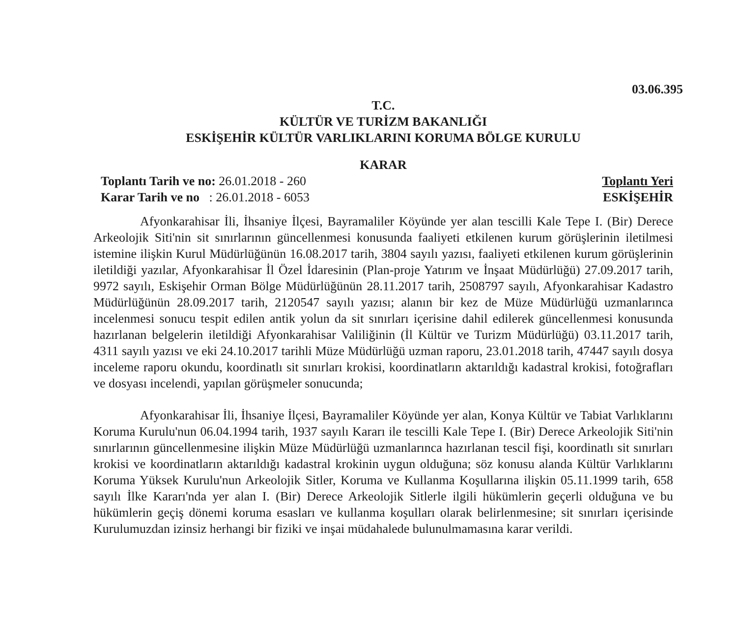03.06.395
T.C.
KÜLTÜR VE TURİZM BAKANLIĞI
ESKİŞEHİR KÜLTÜR VARLIKLARINI KORUMA BÖLGE KURULU
KARAR
Toplantı Tarih ve no: 26.01.2018 - 260
Karar Tarih ve no : 26.01.2018 - 6053
Toplantı Yeri
ESKİŞEHİR
Afyonkarahisar İli, İhsaniye İlçesi, Bayramaliler Köyünde yer alan tescilli Kale Tepe I. (Bir) Derece Arkeolojik Siti'nin sit sınırlarının güncellenmesi konusunda faaliyeti etkilenen kurum görüşlerinin iletilmesi istemine ilişkin Kurul Müdürlüğünün 16.08.2017 tarih, 3804 sayılı yazısı, faaliyeti etkilenen kurum görüşlerinin iletildiği yazılar, Afyonkarahisar İl Özel İdaresinin (Plan-proje Yatırım ve İnşaat Müdürlüğü) 27.09.2017 tarih, 9972 sayılı, Eskişehir Orman Bölge Müdürlüğünün 28.11.2017 tarih, 2508797 sayılı, Afyonkarahisar Kadastro Müdürlüğünün 28.09.2017 tarih, 2120547 sayılı yazısı; alanın bir kez de Müze Müdürlüğü uzmanlarınca incelenmesi sonucu tespit edilen antik yolun da sit sınırları içerisine dahil edilerek güncellenmesi konusunda hazırlanan belgelerin iletildiği Afyonkarahisar Valiliğinin (İl Kültür ve Turizm Müdürlüğü) 03.11.2017 tarih, 4311 sayılı yazısı ve eki 24.10.2017 tarihli Müze Müdürlüğü uzman raporu, 23.01.2018 tarih, 47447 sayılı dosya inceleme raporu okundu, koordinatlı sit sınırları krokisi, koordinatların aktarıldığı kadastral krokisi, fotoğrafları ve dosyası incelendi, yapılan görüşmeler sonucunda;
Afyonkarahisar İli, İhsaniye İlçesi, Bayramaliler Köyünde yer alan, Konya Kültür ve Tabiat Varlıklarını Koruma Kurulu'nun 06.04.1994 tarih, 1937 sayılı Kararı ile tescilli Kale Tepe I. (Bir) Derece Arkeolojik Siti'nin sınırlarının güncellenmesine ilişkin Müze Müdürlüğü uzmanlarınca hazırlanan tescil fişi, koordinatlı sit sınırları krokisi ve koordinatların aktarıldığı kadastral krokinin uygun olduğuna; söz konusu alanda Kültür Varlıklarını Koruma Yüksek Kurulu'nun Arkeolojik Sitler, Koruma ve Kullanma Koşullarına ilişkin 05.11.1999 tarih, 658 sayılı İlke Kararı'nda yer alan I. (Bir) Derece Arkeolojik Sitlerle ilgili hükümlerin geçerli olduğuna ve bu hükümlerin geçiş dönemi koruma esasları ve kullanma koşulları olarak belirlenmesine; sit sınırları içerisinde Kurulumuzdan izinsiz herhangi bir fiziki ve inşai müdahalede bulunulmamasına karar verildi.